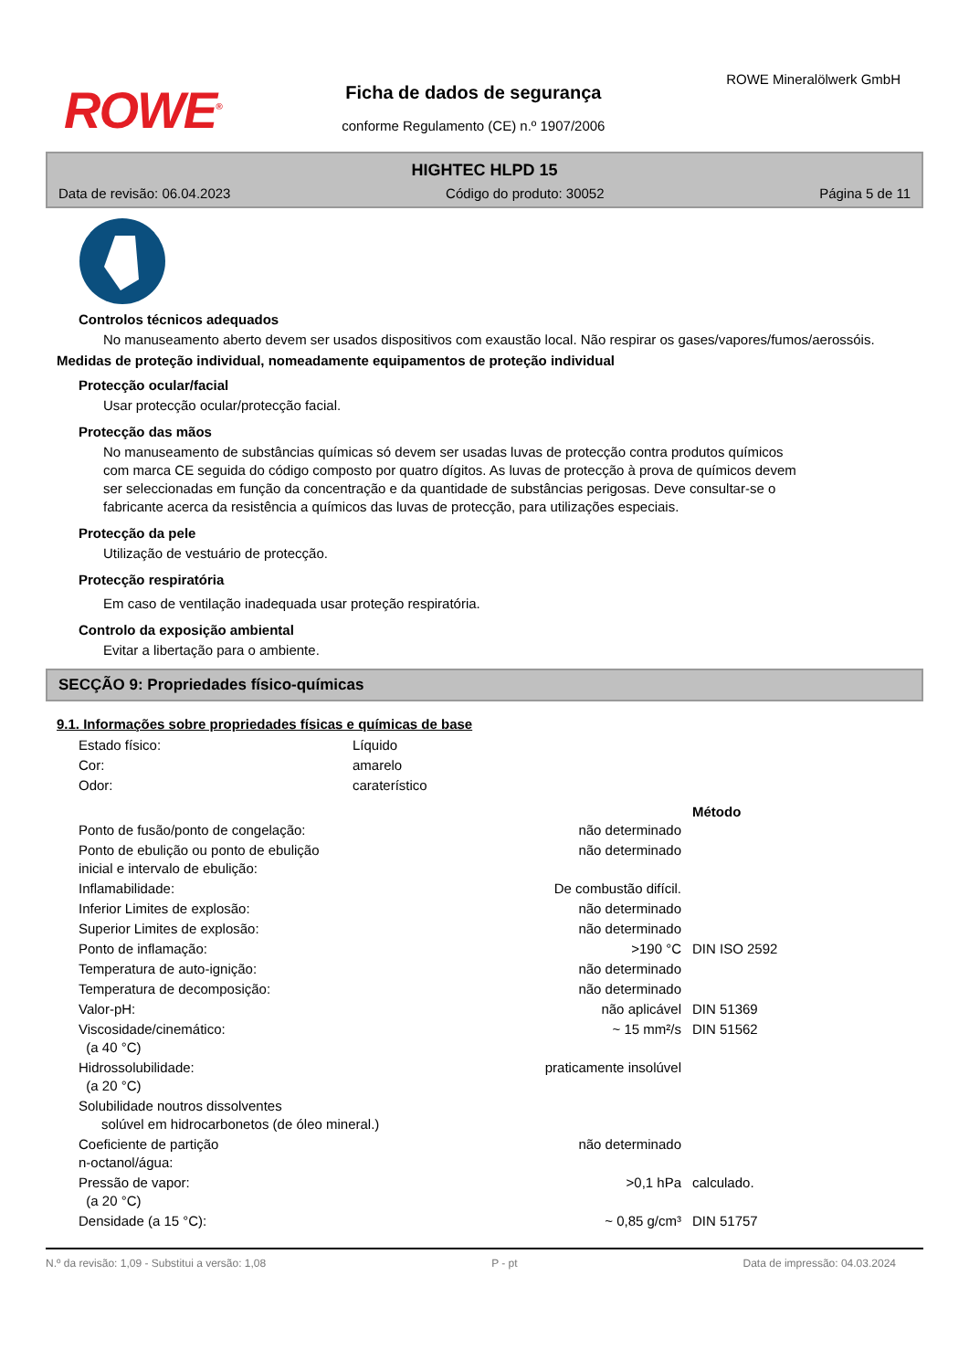ROWE<sup>®</sup>
Ficha de dados de segurança
conforme Regulamento (CE) n.º 1907/2006
ROWE Mineralölwerk GmbH
HIGHTEC HLPD 15
Data de revisão: 06.04.2023 Código do produto: 30052 Página 5 de 11
Controlos técnicos adequados
No manuseamento aberto devem ser usados dispositivos com exaustão local. Não respirar os gases/vapores/fumos/aerossóis.
Medidas de proteção individual, nomeadamente equipamentos de proteção individual
Protecção ocular/facial
Usar protecção ocular/protecção facial.
Protecção das mãos
No manuseamento de substâncias químicas só devem ser usadas luvas de protecção contra produtos químicos com marca CE seguida do código composto por quatro dígitos. As luvas de protecção à prova de químicos devem ser seleccionadas em função da concentração e da quantidade de substâncias perigosas. Deve consultar-se o fabricante acerca da resistência a químicos das luvas de protecção, para utilizações especiais.
Protecção da pele
Utilização de vestuário de protecção.
Protecção respiratória
Em caso de ventilação inadequada usar proteção respiratória.
Controlo da exposição ambiental
Evitar a libertação para o ambiente.
SECÇÃO 9: Propriedades físico-químicas
9.1. Informações sobre propriedades físicas e químicas de base
| Estado físico: | Líquido |
| Cor: | amarelo |
| Odor: | caraterístico |
| | | Método |
| --- | --- | --- |
| Ponto de fusão/ponto de congelação: | não determinado | |
| Ponto de ebulição ou ponto de ebulição inicial e intervalo de ebulição: | não determinado | |
| Inflamabilidade: | De combustão difícil. | |
| Inferior Limites de explosão: | não determinado | |
| Superior Limites de explosão: | não determinado | |
| Ponto de inflamação: | >190 °C | DIN ISO 2592 |
| Temperatura de auto-ignição: | não determinado | |
| Temperatura de decomposição: | não determinado | |
| Valor-pH: | não aplicável | DIN 51369 |
| Viscosidade/cinemático: (a 40 °C) | ~ 15 mm²/s | DIN 51562 |
| Hidrossolubilidade: (a 20 °C) | praticamente insolúvel | |
| Solubilidade noutros dissolventes solúvel em hidrocarbonetos (de óleo mineral.) | | |
| Coeficiente de partição n-octanol/água: | não determinado | |
| Pressão de vapor: (a 20 °C) | >0,1 hPa | calculado. |
| Densidade (a 15 °C): | ~ 0,85 g/cm³ | DIN 51757 |
N.º da revisão: 1,09 - Substitui a versão: 1,08 P - pt Data de impressão: 04.03.2024